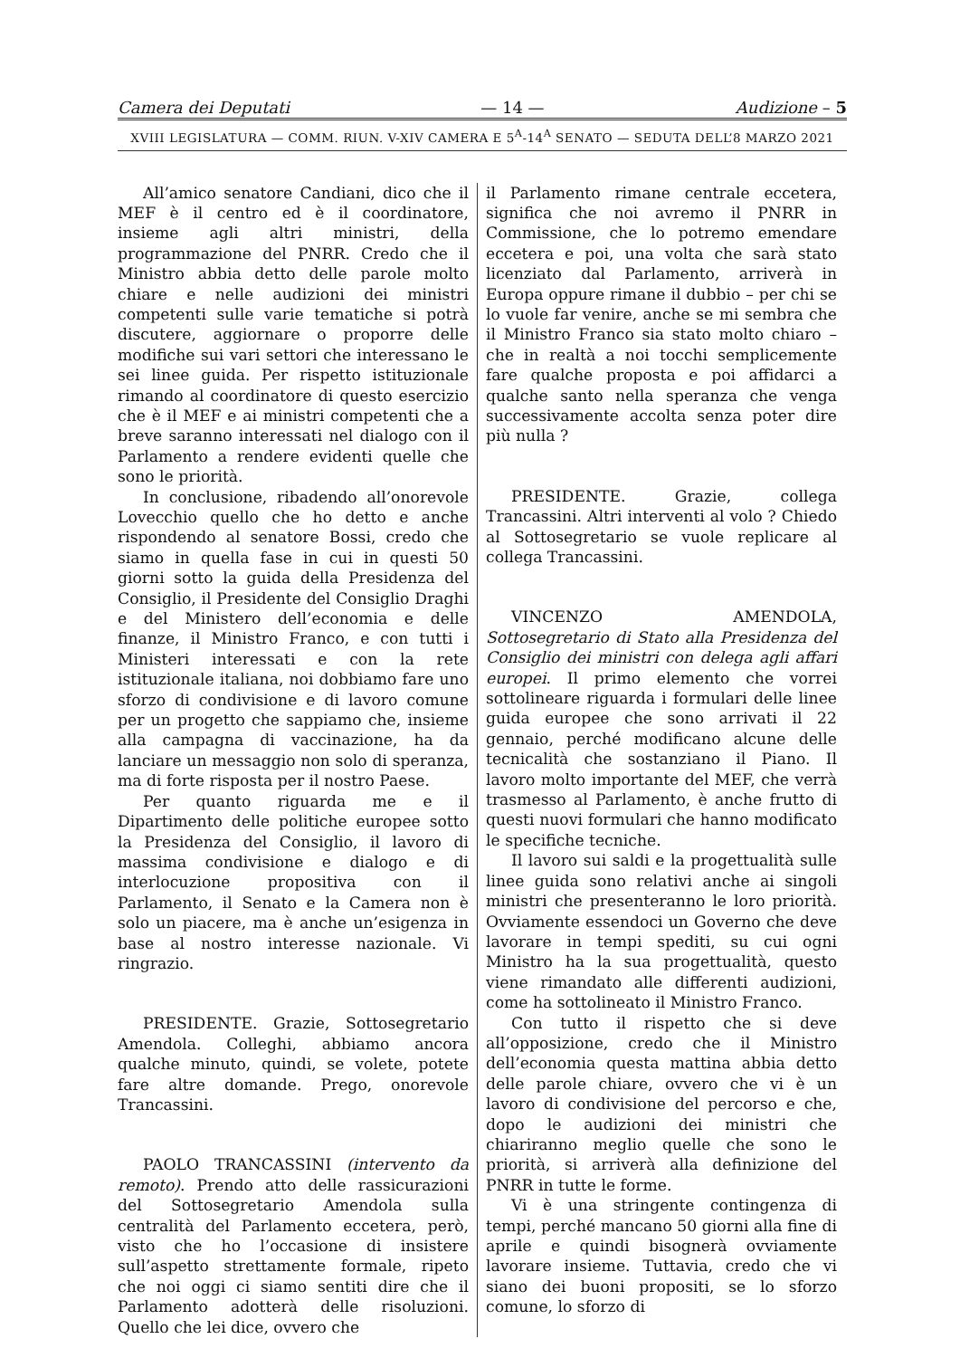Camera dei Deputati — 14 — Audizione – 5
XVIII LEGISLATURA — COMM. RIUN. V-XIV CAMERA E 5<sup>A</sup>-14<sup>A</sup> SENATO — SEDUTA DELL’8 MARZO 2021
All’amico senatore Candiani, dico che il MEF è il centro ed è il coordinatore, insieme agli altri ministri, della programmazione del PNRR. Credo che il Ministro abbia detto delle parole molto chiare e nelle audizioni dei ministri competenti sulle varie tematiche si potrà discutere, aggiornare o proporre delle modifiche sui vari settori che interessano le sei linee guida. Per rispetto istituzionale rimando al coordinatore di questo esercizio che è il MEF e ai ministri competenti che a breve saranno interessati nel dialogo con il Parlamento a rendere evidenti quelle che sono le priorità.
In conclusione, ribadendo all’onorevole Lovecchio quello che ho detto e anche rispondendo al senatore Bossi, credo che siamo in quella fase in cui in questi 50 giorni sotto la guida della Presidenza del Consiglio, il Presidente del Consiglio Draghi e del Ministero dell’economia e delle finanze, il Ministro Franco, e con tutti i Ministeri interessati e con la rete istituzionale italiana, noi dobbiamo fare uno sforzo di condivisione e di lavoro comune per un progetto che sappiamo che, insieme alla campagna di vaccinazione, ha da lanciare un messaggio non solo di speranza, ma di forte risposta per il nostro Paese.
Per quanto riguarda me e il Dipartimento delle politiche europee sotto la Presidenza del Consiglio, il lavoro di massima condivisione e dialogo e di interlocuzione propositiva con il Parlamento, il Senato e la Camera non è solo un piacere, ma è anche un’esigenza in base al nostro interesse nazionale. Vi ringrazio.
PRESIDENTE. Grazie, Sottosegretario Amendola. Colleghi, abbiamo ancora qualche minuto, quindi, se volete, potete fare altre domande. Prego, onorevole Trancassini.
PAOLO TRANCASSINI (intervento da remoto). Prendo atto delle rassicurazioni del Sottosegretario Amendola sulla centralità del Parlamento eccetera, però, visto che ho l’occasione di insistere sull’aspetto strettamente formale, ripeto che noi oggi ci siamo sentiti dire che il Parlamento adotterà delle risoluzioni. Quello che lei dice, ovvero che
il Parlamento rimane centrale eccetera, significa che noi avremo il PNRR in Commissione, che lo potremo emendare eccetera e poi, una volta che sarà stato licenziato dal Parlamento, arriverà in Europa oppure rimane il dubbio – per chi se lo vuole far venire, anche se mi sembra che il Ministro Franco sia stato molto chiaro – che in realtà a noi tocchi semplicemente fare qualche proposta e poi affidarci a qualche santo nella speranza che venga successivamente accolta senza poter dire più nulla ?
PRESIDENTE. Grazie, collega Trancassini. Altri interventi al volo ? Chiedo al Sottosegretario se vuole replicare al collega Trancassini.
VINCENZO AMENDOLA, Sottosegretario di Stato alla Presidenza del Consiglio dei ministri con delega agli affari europei. Il primo elemento che vorrei sottolineare riguarda i formulari delle linee guida europee che sono arrivati il 22 gennaio, perché modificano alcune delle tecnicalità che sostanziano il Piano. Il lavoro molto importante del MEF, che verrà trasmesso al Parlamento, è anche frutto di questi nuovi formulari che hanno modificato le specifiche tecniche.
Il lavoro sui saldi e la progettualità sulle linee guida sono relativi anche ai singoli ministri che presenteranno le loro priorità. Ovviamente essendoci un Governo che deve lavorare in tempi spediti, su cui ogni Ministro ha la sua progettualità, questo viene rimandato alle differenti audizioni, come ha sottolineato il Ministro Franco.
Con tutto il rispetto che si deve all’opposizione, credo che il Ministro dell’economia questa mattina abbia detto delle parole chiare, ovvero che vi è un lavoro di condivisione del percorso e che, dopo le audizioni dei ministri che chiariranno meglio quelle che sono le priorità, si arriverà alla definizione del PNRR in tutte le forme.
Vi è una stringente contingenza di tempi, perché mancano 50 giorni alla fine di aprile e quindi bisognerà ovviamente lavorare insieme. Tuttavia, credo che vi siano dei buoni propositi, se lo sforzo comune, lo sforzo di